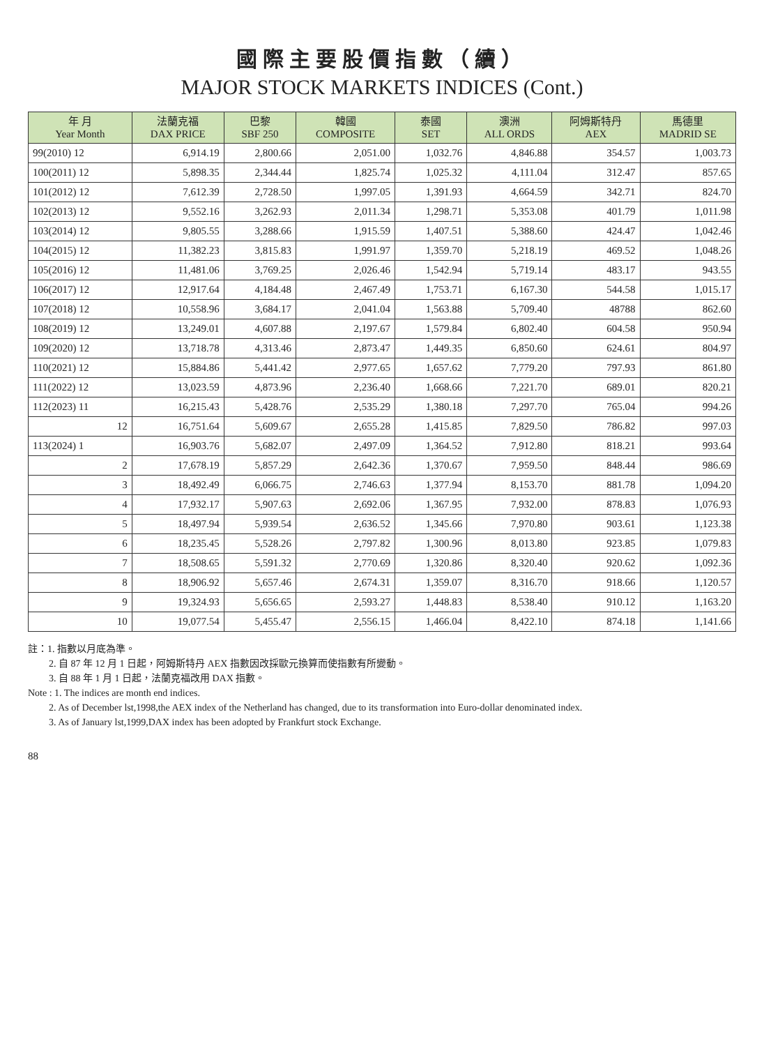國際主要股價指數（續）
MAJOR STOCK MARKETS INDICES (Cont.)
| 年 月 Year Month | 法蘭克福 DAX PRICE | 巴黎 SBF 250 | 韓國 COMPOSITE | 泰國 SET | 澳洲 ALL ORDS | 阿姆斯特丹 AEX | 馬德里 MADRID SE |
| --- | --- | --- | --- | --- | --- | --- | --- |
| 99(2010) 12 | 6,914.19 | 2,800.66 | 2,051.00 | 1,032.76 | 4,846.88 | 354.57 | 1,003.73 |
| 100(2011) 12 | 5,898.35 | 2,344.44 | 1,825.74 | 1,025.32 | 4,111.04 | 312.47 | 857.65 |
| 101(2012) 12 | 7,612.39 | 2,728.50 | 1,997.05 | 1,391.93 | 4,664.59 | 342.71 | 824.70 |
| 102(2013) 12 | 9,552.16 | 3,262.93 | 2,011.34 | 1,298.71 | 5,353.08 | 401.79 | 1,011.98 |
| 103(2014) 12 | 9,805.55 | 3,288.66 | 1,915.59 | 1,407.51 | 5,388.60 | 424.47 | 1,042.46 |
| 104(2015) 12 | 11,382.23 | 3,815.83 | 1,991.97 | 1,359.70 | 5,218.19 | 469.52 | 1,048.26 |
| 105(2016) 12 | 11,481.06 | 3,769.25 | 2,026.46 | 1,542.94 | 5,719.14 | 483.17 | 943.55 |
| 106(2017) 12 | 12,917.64 | 4,184.48 | 2,467.49 | 1,753.71 | 6,167.30 | 544.58 | 1,015.17 |
| 107(2018) 12 | 10,558.96 | 3,684.17 | 2,041.04 | 1,563.88 | 5,709.40 | 48788 | 862.60 |
| 108(2019) 12 | 13,249.01 | 4,607.88 | 2,197.67 | 1,579.84 | 6,802.40 | 604.58 | 950.94 |
| 109(2020) 12 | 13,718.78 | 4,313.46 | 2,873.47 | 1,449.35 | 6,850.60 | 624.61 | 804.97 |
| 110(2021) 12 | 15,884.86 | 5,441.42 | 2,977.65 | 1,657.62 | 7,779.20 | 797.93 | 861.80 |
| 111(2022) 12 | 13,023.59 | 4,873.96 | 2,236.40 | 1,668.66 | 7,221.70 | 689.01 | 820.21 |
| 112(2023) 11 | 16,215.43 | 5,428.76 | 2,535.29 | 1,380.18 | 7,297.70 | 765.04 | 994.26 |
| 12 | 16,751.64 | 5,609.67 | 2,655.28 | 1,415.85 | 7,829.50 | 786.82 | 997.03 |
| 113(2024) 1 | 16,903.76 | 5,682.07 | 2,497.09 | 1,364.52 | 7,912.80 | 818.21 | 993.64 |
| 2 | 17,678.19 | 5,857.29 | 2,642.36 | 1,370.67 | 7,959.50 | 848.44 | 986.69 |
| 3 | 18,492.49 | 6,066.75 | 2,746.63 | 1,377.94 | 8,153.70 | 881.78 | 1,094.20 |
| 4 | 17,932.17 | 5,907.63 | 2,692.06 | 1,367.95 | 7,932.00 | 878.83 | 1,076.93 |
| 5 | 18,497.94 | 5,939.54 | 2,636.52 | 1,345.66 | 7,970.80 | 903.61 | 1,123.38 |
| 6 | 18,235.45 | 5,528.26 | 2,797.82 | 1,300.96 | 8,013.80 | 923.85 | 1,079.83 |
| 7 | 18,508.65 | 5,591.32 | 2,770.69 | 1,320.86 | 8,320.40 | 920.62 | 1,092.36 |
| 8 | 18,906.92 | 5,657.46 | 2,674.31 | 1,359.07 | 8,316.70 | 918.66 | 1,120.57 |
| 9 | 19,324.93 | 5,656.65 | 2,593.27 | 1,448.83 | 8,538.40 | 910.12 | 1,163.20 |
| 10 | 19,077.54 | 5,455.47 | 2,556.15 | 1,466.04 | 8,422.10 | 874.18 | 1,141.66 |
註：1. 指數以月底為準。
2. 自 87 年 12 月 1 日起，阿姆斯特丹 AEX 指數因改採歐元換算而使指數有所變動。
3. 自 88 年 1 月 1 日起，法蘭克福改用 DAX 指數。
Note : 1. The indices are month end indices.
2. As of December lst,1998,the AEX index of the Netherland has changed, due to its transformation into Euro-dollar denominated index.
3. As of January lst,1999,DAX index has been adopted by Frankfurt stock Exchange.
88